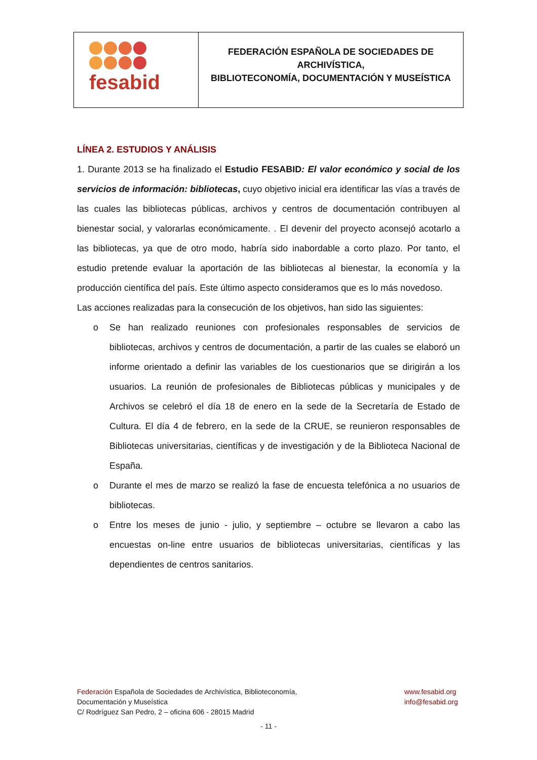| fesabid | FEDERACIÓN ESPAÑOLA DE SOCIEDADES DE ARCHIVÍSTICA, BIBLIOTECONOMÍA, DOCUMENTACIÓN Y MUSEÍSTICA |
LÍNEA 2. ESTUDIOS Y ANÁLISIS
1. Durante 2013 se ha finalizado el Estudio FESABID: El valor económico y social de los servicios de información: bibliotecas, cuyo objetivo inicial era identificar las vías a través de las cuales las bibliotecas públicas, archivos y centros de documentación contribuyen al bienestar social, y valorarlas económicamente. . El devenir del proyecto aconsejó acotarlo a las bibliotecas, ya que de otro modo, habría sido inabordable a corto plazo. Por tanto, el estudio pretende evaluar la aportación de las bibliotecas al bienestar, la economía y la producción científica del país. Este último aspecto consideramos que es lo más novedoso.
Las acciones realizadas para la consecución de los objetivos, han sido las siguientes:
o Se han realizado reuniones con profesionales responsables de servicios de bibliotecas, archivos y centros de documentación, a partir de las cuales se elaboró un informe orientado a definir las variables de los cuestionarios que se dirigirán a los usuarios. La reunión de profesionales de Bibliotecas públicas y municipales y de Archivos se celebró el día 18 de enero en la sede de la Secretaría de Estado de Cultura. El día 4 de febrero, en la sede de la CRUE, se reunieron responsables de Bibliotecas universitarias, científicas y de investigación y de la Biblioteca Nacional de España.
o Durante el mes de marzo se realizó la fase de encuesta telefónica a no usuarios de bibliotecas.
o Entre los meses de junio - julio, y septiembre – octubre se llevaron a cabo las encuestas on-line entre usuarios de bibliotecas universitarias, científicas y las dependientes de centros sanitarios.
Federación Española de Sociedades de Archivística, Biblioteconomía,
Documentación y Museística
C/ Rodríguez San Pedro, 2 – oficina 606 - 28015 Madrid
www.fesabid.org
info@fesabid.org
- 11 -